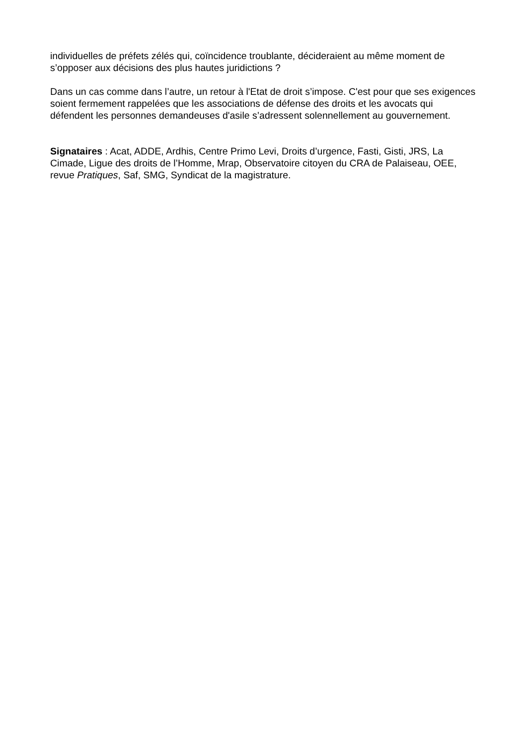individuelles de préfets zélés qui, coïncidence troublante, décideraient au même moment de s’opposer aux décisions des plus hautes juridictions ?
Dans un cas comme dans l’autre, un retour à l'Etat de droit s’impose. C'est pour que ses exigences soient fermement rappelées que les associations de défense des droits et les avocats qui défendent les personnes demandeuses d'asile s’adressent solennellement au gouvernement.
Signataires : Acat, ADDE, Ardhis, Centre Primo Levi, Droits d’urgence, Fasti, Gisti, JRS, La Cimade, Ligue des droits de l’Homme, Mrap, Observatoire citoyen du CRA de Palaiseau, OEE, revue Pratiques, Saf, SMG, Syndicat de la magistrature.